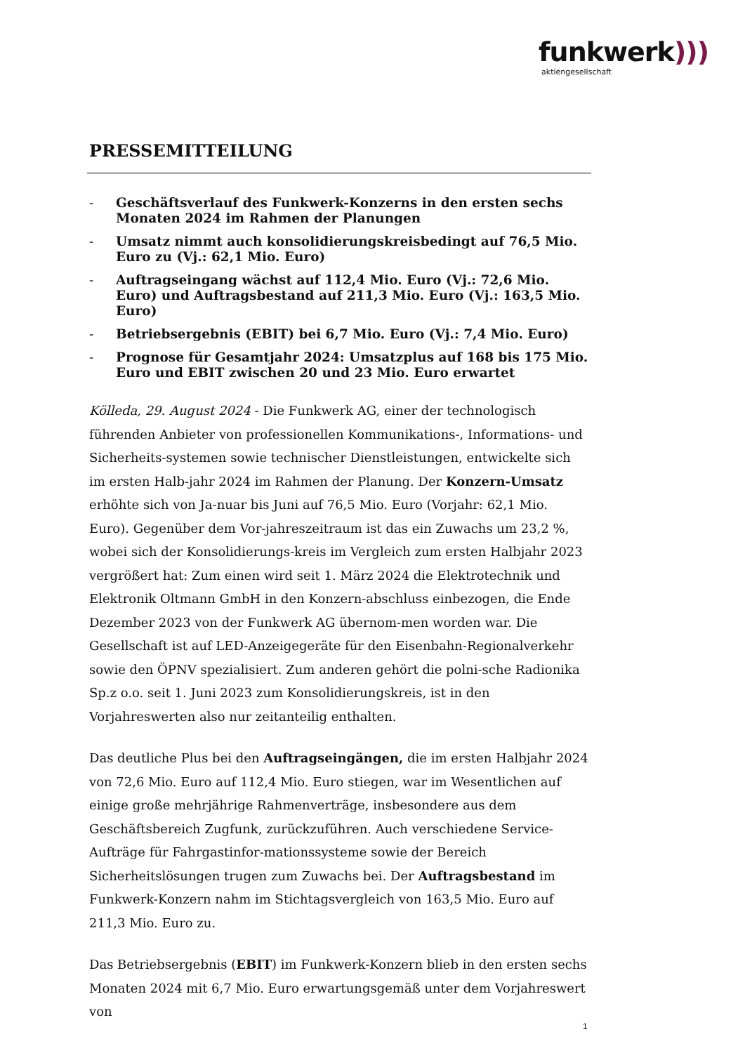funkwerk)))
aktiengesellschaft
PRESSEMITTEILUNG
- Geschäftsverlauf des Funkwerk-Konzerns in den ersten sechs Monaten 2024 im Rahmen der Planungen
- Umsatz nimmt auch konsolidierungskreisbedingt auf 76,5 Mio. Euro zu (Vj.: 62,1 Mio. Euro)
- Auftragseingang wächst auf 112,4 Mio. Euro (Vj.: 72,6 Mio. Euro) und Auftragsbestand auf 211,3 Mio. Euro (Vj.: 163,5 Mio. Euro)
- Betriebsergebnis (EBIT) bei 6,7 Mio. Euro (Vj.: 7,4 Mio. Euro)
- Prognose für Gesamtjahr 2024: Umsatzplus auf 168 bis 175 Mio. Euro und EBIT zwischen 20 und 23 Mio. Euro erwartet
Kölleda, 29. August 2024 - Die Funkwerk AG, einer der technologisch führenden Anbieter von professionellen Kommunikations-, Informations- und Sicherheits-systemen sowie technischer Dienstleistungen, entwickelte sich im ersten Halb-jahr 2024 im Rahmen der Planung. Der Konzern-Umsatz erhöhte sich von Ja-nuar bis Juni auf 76,5 Mio. Euro (Vorjahr: 62,1 Mio. Euro). Gegenüber dem Vor-jahreszeitraum ist das ein Zuwachs um 23,2 %, wobei sich der Konsolidierungs-kreis im Vergleich zum ersten Halbjahr 2023 vergrößert hat: Zum einen wird seit 1. März 2024 die Elektrotechnik und Elektronik Oltmann GmbH in den Konzern-abschluss einbezogen, die Ende Dezember 2023 von der Funkwerk AG übernom-men worden war. Die Gesellschaft ist auf LED-Anzeigegeräte für den Eisenbahn-Regionalverkehr sowie den ÖPNV spezialisiert. Zum anderen gehört die polni-sche Radionika Sp.z o.o. seit 1. Juni 2023 zum Konsolidierungskreis, ist in den Vorjahreswerten also nur zeitanteilig enthalten.
Das deutliche Plus bei den Auftragseingängen, die im ersten Halbjahr 2024 von 72,6 Mio. Euro auf 112,4 Mio. Euro stiegen, war im Wesentlichen auf einige große mehrjährige Rahmenverträge, insbesondere aus dem Geschäftsbereich Zugfunk, zurückzuführen. Auch verschiedene Service-Aufträge für Fahrgastinfor-mationssysteme sowie der Bereich Sicherheitslösungen trugen zum Zuwachs bei. Der Auftragsbestand im Funkwerk-Konzern nahm im Stichtagsvergleich von 163,5 Mio. Euro auf 211,3 Mio. Euro zu.
Das Betriebsergebnis (EBIT) im Funkwerk-Konzern blieb in den ersten sechs Monaten 2024 mit 6,7 Mio. Euro erwartungsgemäß unter dem Vorjahreswert von
1